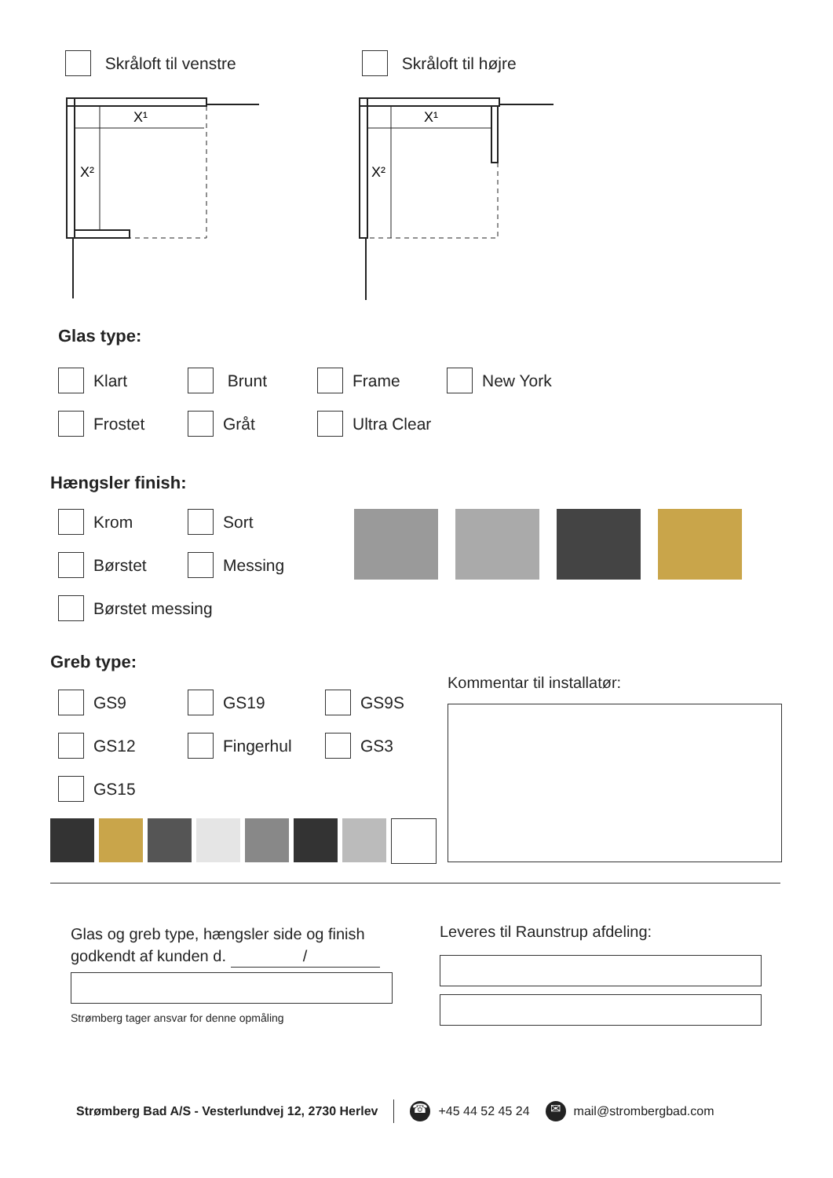Skråloft til venstre Skråloft til højre
X¹
X²
X¹
X²
Glas type:
Klart
Brunt
Frame
New York
Frostet
Gråt
Ultra Clear
Hængsler finish:
Krom
Sort
Børstet
Messing
Børstet messing
Greb type:
GS9
GS19
GS9S
GS12
Fingerhul
GS3
GS15
Kommentar til installatør:
Glas og greb type, hængsler side og finish
godkendt af kunden d. /
Strømberg tager ansvar for denne opmåling
Leveres til Raunstrup afdeling:
Strømberg Bad A/S - Vesterlundvej 12, 2730 Herlev ☎ +45 44 52 45 24 ✉ mail@strombergbad.com